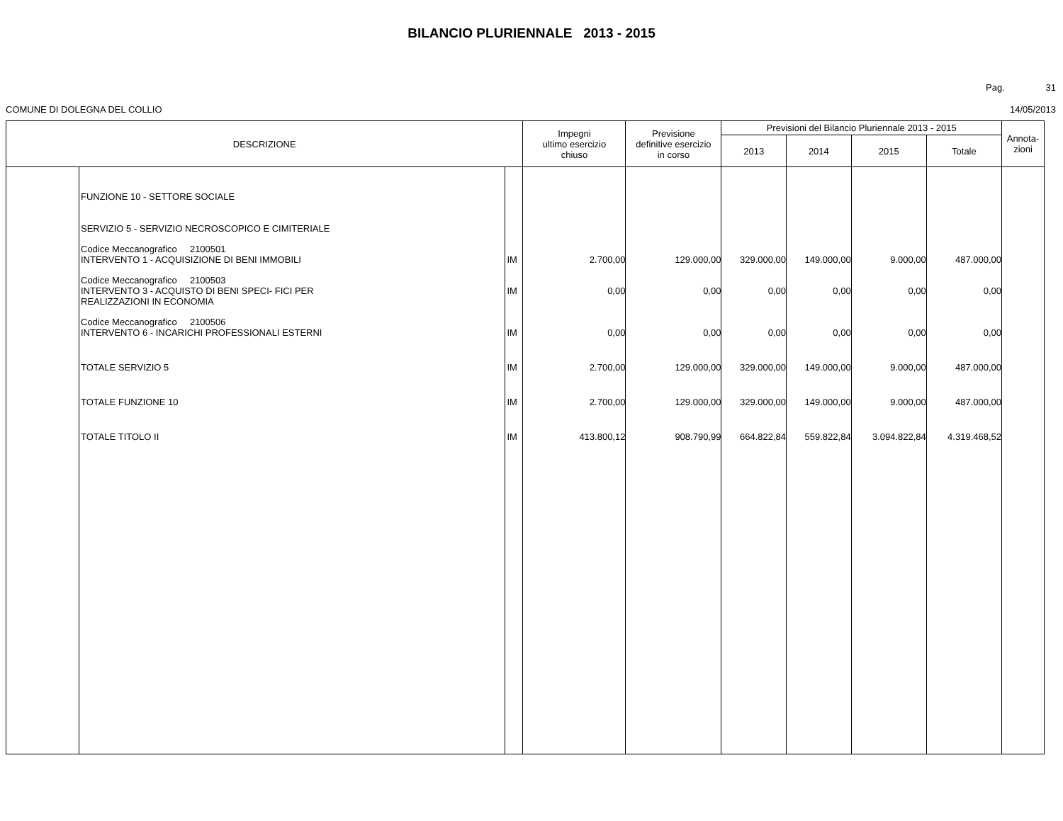BILANCIO PLURIENNALE 2013 - 2015
Pag. 31
COMUNE DI DOLEGNA DEL COLLIO 14/05/2013
| DESCRIZIONE | | | Impegni ultimo esercizio chiuso | Previsione definitive esercizio in corso | Previsioni del Bilancio Pluriennale 2013 - 2015 | | | | Annota- zioni |
| --- | --- | --- | --- | --- | --- | --- | --- | --- | --- |
| | | | | | 2013 | 2014 | 2015 | Totale | |
| | FUNZIONE 10 - SETTORE SOCIALE SERVIZIO 5 - SERVIZIO NECROSCOPICO E CIMITERIALE | | | | | | | | |
| | Codice Meccanografico 2100501 INTERVENTO 1 - ACQUISIZIONE DI BENI IMMOBILI | IM | 2.700,00 | 129.000,00 | 329.000,00 | 149.000,00 | 9.000,00 | 487.000,00 | |
| | Codice Meccanografico 2100503 INTERVENTO 3 - ACQUISTO DI BENI SPECI- FICI PER REALIZZAZIONI IN ECONOMIA | IM | 0,00 | 0,00 | 0,00 | 0,00 | 0,00 | 0,00 | |
| | Codice Meccanografico 2100506 INTERVENTO 6 - INCARICHI PROFESSIONALI ESTERNI | IM | 0,00 | 0,00 | 0,00 | 0,00 | 0,00 | 0,00 | |
| | TOTALE SERVIZIO 5 | IM | 2.700,00 | 129.000,00 | 329.000,00 | 149.000,00 | 9.000,00 | 487.000,00 | |
| | TOTALE FUNZIONE 10 | IM | 2.700,00 | 129.000,00 | 329.000,00 | 149.000,00 | 9.000,00 | 487.000,00 | |
| | TOTALE TITOLO II | IM | 413.800,12 | 908.790,99 | 664.822,84 | 559.822,84 | 3.094.822,84 | 4.319.468,52 | |